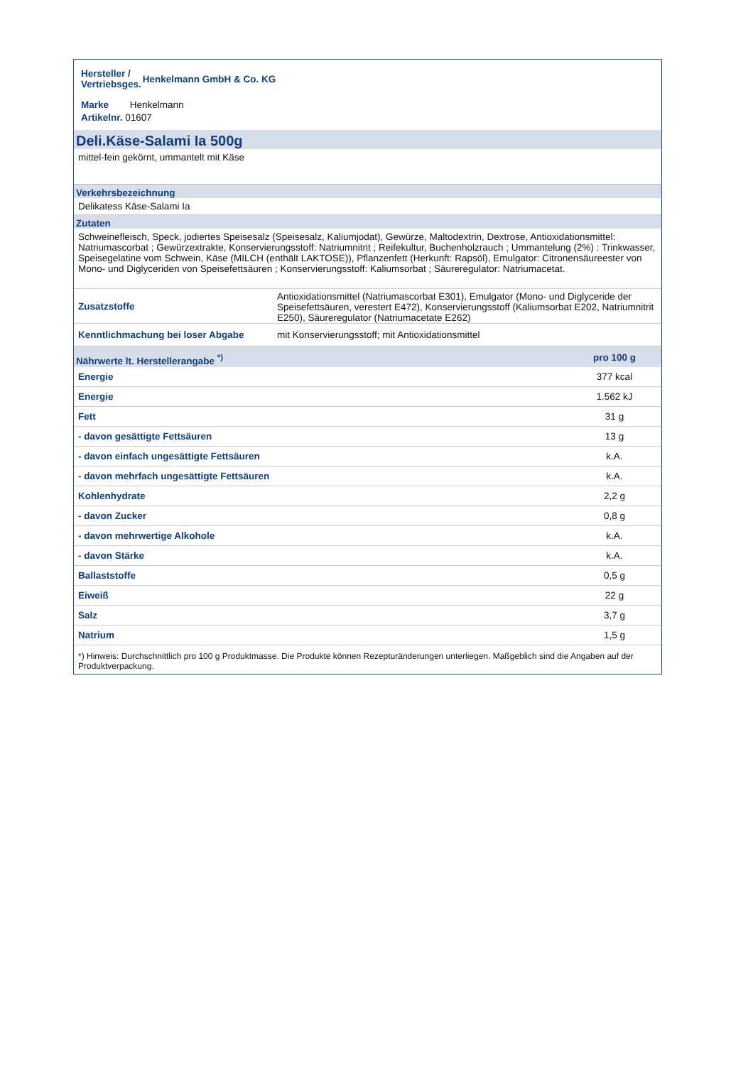Hersteller /
Vertriebsges. Henkelmann GmbH & Co. KG
Marke Henkelmann
Artikelnr. 01607
Deli.Käse-Salami Ia 500g
mittel-fein gekörnt, ummantelt mit Käse
Verkehrsbezeichnung
Delikatess Käse-Salami Ia
Zutaten
Schweinefleisch, Speck, jodiertes Speisesalz (Speisesalz, Kaliumjodat), Gewürze, Maltodextrin, Dextrose, Antioxidationsmittel: Natriumascorbat ; Gewürzextrakte, Konservierungsstoff: Natriumnitrit ; Reifekultur, Buchenholzrauch ; Ummantelung (2%) : Trinkwasser, Speisegelatine vom Schwein, Käse (MILCH (enthält LAKTOSE)), Pflanzenfett (Herkunft: Rapsöl), Emulgator: Citronensäureester von Mono- und Diglyceriden von Speisefettsäuren ; Konservierungsstoff: Kaliumsorbat ; Säureregulator: Natriumacetat.
| Zusatzstoffe | Antioxidationsmittel (Natriumascorbat E301), Emulgator (Mono- und Diglyceride der Speisefettsäuren, verestert E472), Konservierungsstoff (Kaliumsorbat E202, Natriumnitrit E250), Säureregulator (Natriumacetate E262) |
| Kenntlichmachung bei loser Abgabe | mit Konservierungsstoff; mit Antioxidationsmittel |
| Nährwerte lt. Herstellerangabe <sup>*)</sup> | pro 100 g |
| Energie | 377 kcal |
| Energie | 1.562 kJ |
| Fett | 31 g |
| - davon gesättigte Fettsäuren | 13 g |
| - davon einfach ungesättigte Fettsäuren | k.A. |
| - davon mehrfach ungesättigte Fettsäuren | k.A. |
| Kohlenhydrate | 2,2 g |
| - davon Zucker | 0,8 g |
| - davon mehrwertige Alkohole | k.A. |
| - davon Stärke | k.A. |
| Ballaststoffe | 0,5 g |
| Eiweiß | 22 g |
| Salz | 3,7 g |
| Natrium | 1,5 g |
| *) Hinweis: Durchschnittlich pro 100 g Produktmasse. Die Produkte können Rezepturänderungen unterliegen. Maßgeblich sind die Angaben auf der Produktverpackung. | |